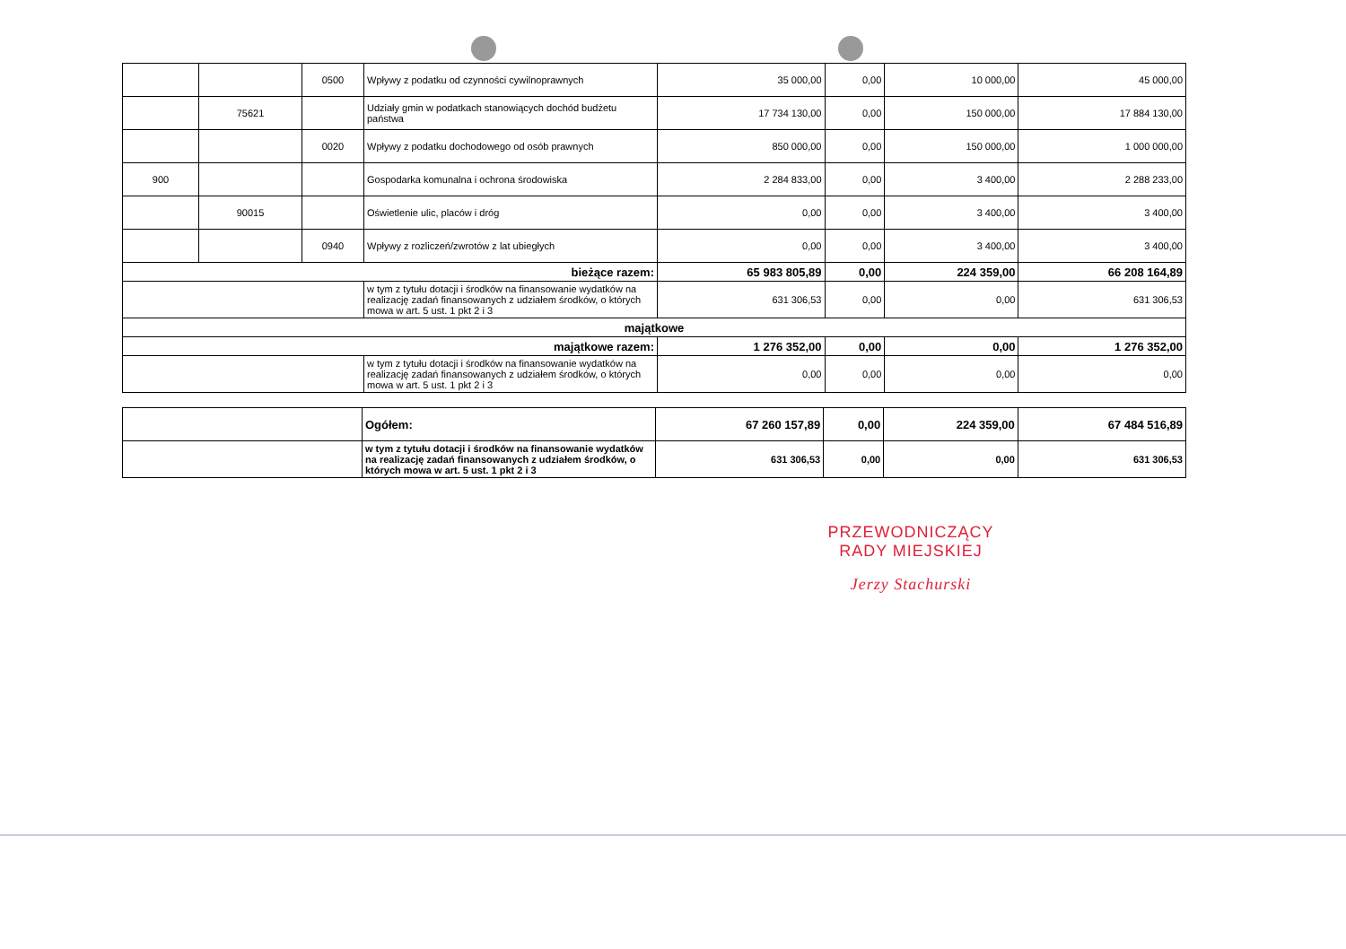| | | 0500 | Wpływy z podatku od czynności cywilnoprawnych | 35 000,00 | 0,00 | 10 000,00 | 45 000,00 |
| | 75621 | | Udziały gmin w podatkach stanowiących dochód budżetu państwa | 17 734 130,00 | 0,00 | 150 000,00 | 17 884 130,00 |
| | | 0020 | Wpływy z podatku dochodowego od osób prawnych | 850 000,00 | 0,00 | 150 000,00 | 1 000 000,00 |
| 900 | | | Gospodarka komunalna i ochrona środowiska | 2 284 833,00 | 0,00 | 3 400,00 | 2 288 233,00 |
| | 90015 | | Oświetlenie ulic, placów i dróg | 0,00 | 0,00 | 3 400,00 | 3 400,00 |
| | | 0940 | Wpływy z rozliczeń/zwrotów z lat ubiegłych | 0,00 | 0,00 | 3 400,00 | 3 400,00 |
| bieżące razem: | | | | 65 983 805,89 | 0,00 | 224 359,00 | 66 208 164,89 |
| | | | w tym z tytułu dotacji i środków na finansowanie wydatków na realizację zadań finansowanych z udziałem środków, o których mowa w art. 5 ust. 1 pkt 2 i 3 | 631 306,53 | 0,00 | 0,00 | 631 306,53 |
| majątkowe | | | | | | | |
| majątkowe razem: | | | | 1 276 352,00 | 0,00 | 0,00 | 1 276 352,00 |
| | | | w tym z tytułu dotacji i środków na finansowanie wydatków na realizację zadań finansowanych z udziałem środków, o których mowa w art. 5 ust. 1 pkt 2 i 3 | 0,00 | 0,00 | 0,00 | 0,00 |
| | Ogółem: | 67 260 157,89 | 0,00 | 224 359,00 | 67 484 516,89 |
| | w tym z tytułu dotacji i środków na finansowanie wydatków na realizację zadań finansowanych z udziałem środków, o których mowa w art. 5 ust. 1 pkt 2 i 3 | 631 306,53 | 0,00 | 0,00 | 631 306,53 |
PRZEWODNICZĄCY
RADY MIEJSKIEJ
Jerzy Stachurski